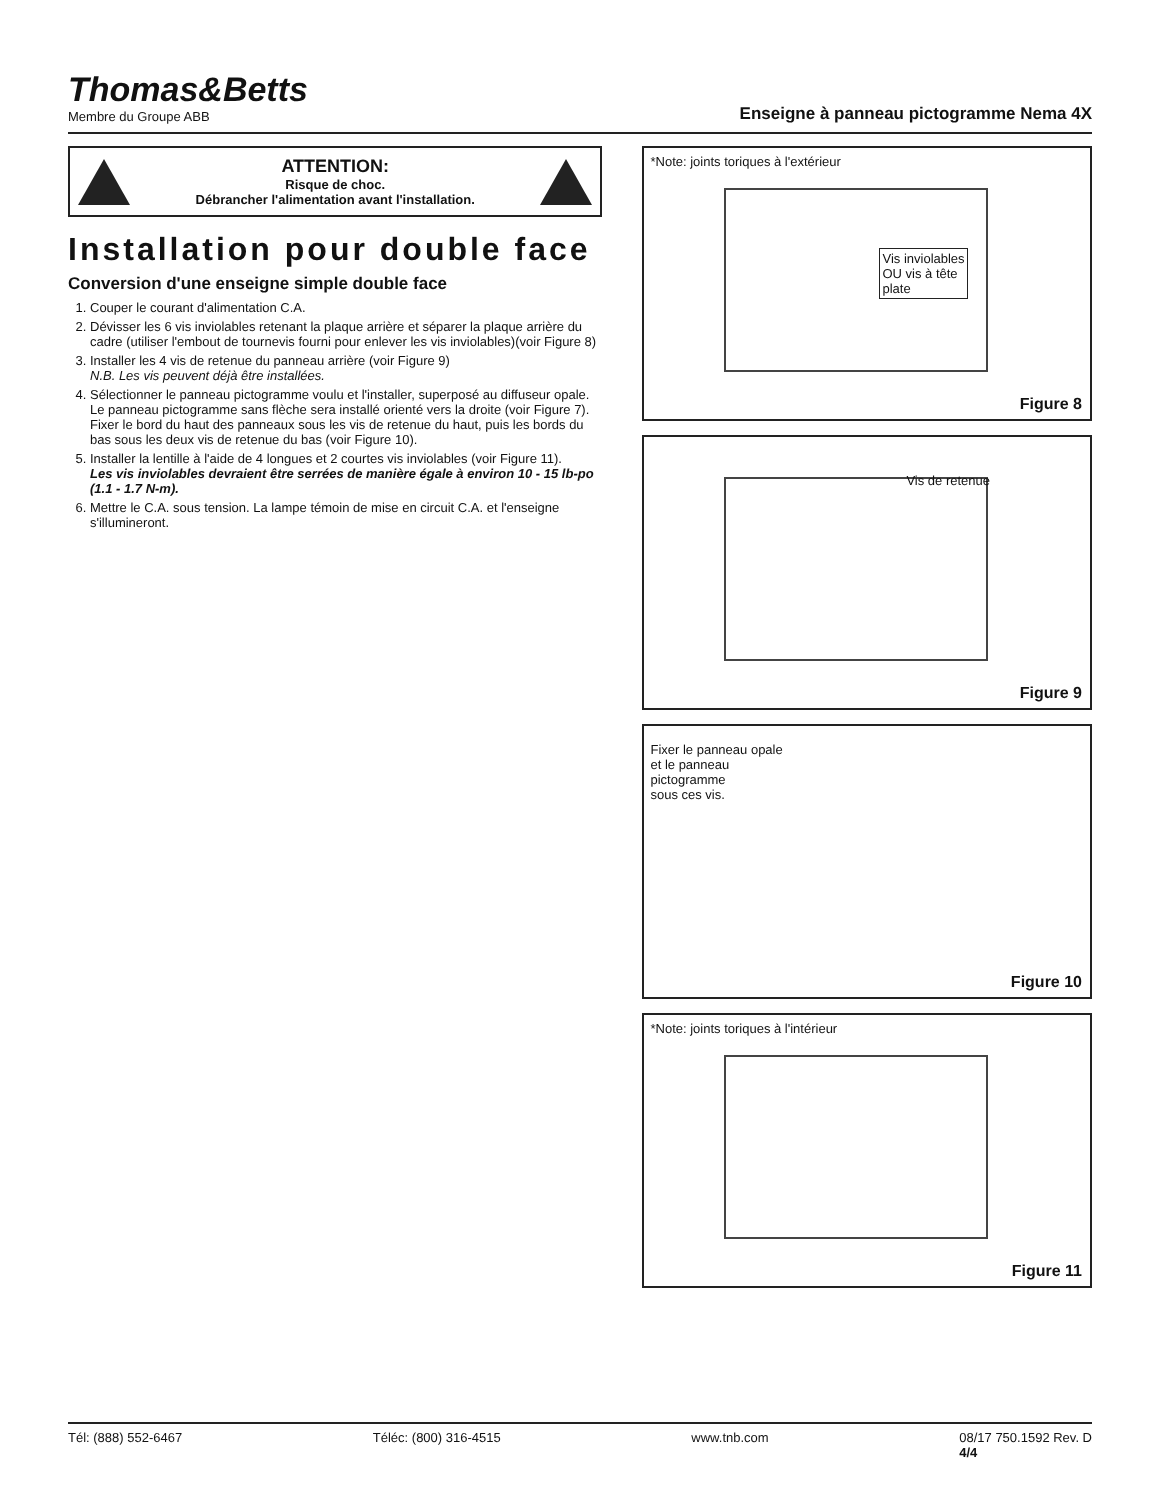Thomas&Betts
Membre du Groupe ABB
Enseigne à panneau pictogramme Nema 4X
ATTENTION:
Risque de choc.
Débrancher l'alimentation avant l'installation.
Installation pour double face
Conversion d'une enseigne simple double face
1. Couper le courant d'alimentation C.A.
2. Dévisser les 6 vis inviolables retenant la plaque arrière et séparer la plaque arrière du cadre (utiliser l'embout de tournevis fourni pour enlever les vis inviolables)(voir Figure 8)
3. Installer les 4 vis de retenue du panneau arrière (voir Figure 9)
N.B. Les vis peuvent déjà être installées.
4. Sélectionner le panneau pictogramme voulu et l'installer, superposé au diffuseur opale. Le panneau pictogramme sans flèche sera installé orienté vers la droite (voir Figure 7). Fixer le bord du haut des panneaux sous les vis de retenue du haut, puis les bords du bas sous les deux vis de retenue du bas (voir Figure 10).
5. Installer la lentille à l'aide de 4 longues et 2 courtes vis inviolables (voir Figure 11).
Les vis inviolables devraient être serrées de manière égale à environ 10 - 15 lb-po (1.1 - 1.7 N-m).
6. Mettre le C.A. sous tension. La lampe témoin de mise en circuit C.A. et l'enseigne s'illumineront.
*Note: joints toriques à l'extérieur
Vis inviolables
OU vis à tête
plate
Figure 8
Vis de retenue
Figure 9
Fixer le panneau opale
et le panneau
pictogramme
sous ces vis.
Figure 10
*Note: joints toriques à l'intérieur
Figure 11
Tél: (888) 552-6467 Téléc: (800) 316-4515 www.tnb.com 08/17 750.1592 Rev. D
4/4